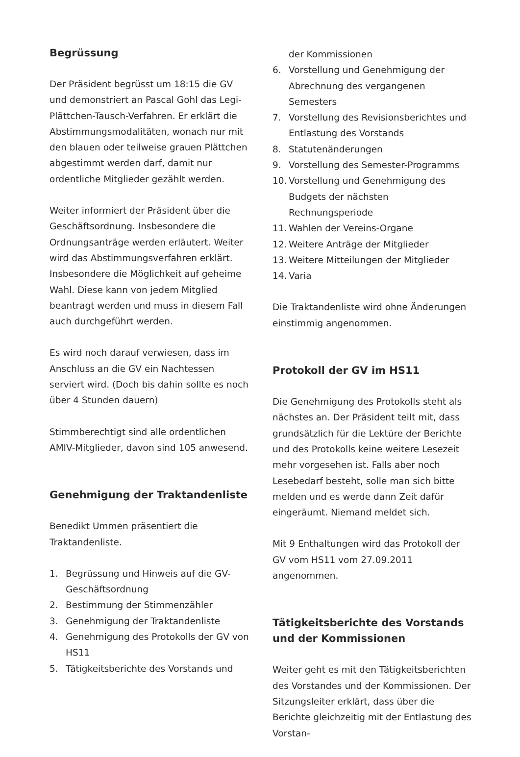Begrüssung
Der Präsident begrüsst um 18:15 die GV und demonstriert an Pascal Gohl das Legi-Plättchen-Tausch-Verfahren. Er erklärt die Abstimmungsmodalitäten, wonach nur mit den blauen oder teilweise grauen Plättchen abgestimmt werden darf, damit nur ordentliche Mitglieder gezählt werden.
Weiter informiert der Präsident über die Geschäftsordnung. Insbesondere die Ordnungsanträge werden erläutert. Weiter wird das Abstimmungsverfahren erklärt. Insbesondere die Möglichkeit auf geheime Wahl. Diese kann von jedem Mitglied beantragt werden und muss in diesem Fall auch durchgeführt werden.
Es wird noch darauf verwiesen, dass im Anschluss an die GV ein Nachtessen serviert wird. (Doch bis dahin sollte es noch über 4 Stunden dauern)
Stimmberechtigt sind alle ordentlichen AMIV-Mitglieder, davon sind 105 anwesend.
Genehmigung der Traktandenliste
Benedikt Ummen präsentiert die Traktandenliste.
1. Begrüssung und Hinweis auf die GV-Geschäftsordnung
2. Bestimmung der Stimmenzähler
3. Genehmigung der Traktandenliste
4. Genehmigung des Protokolls der GV von HS11
5. Tätigkeitsberichte des Vorstands und
der Kommissionen
6. Vorstellung und Genehmigung der Abrechnung des vergangenen Semesters
7. Vorstellung des Revisionsberichtes und Entlastung des Vorstands
8. Statutenänderungen
9. Vorstellung des Semester-Programms
10. Vorstellung und Genehmigung des Budgets der nächsten Rechnungsperiode
11. Wahlen der Vereins-Organe
12. Weitere Anträge der Mitglieder
13. Weitere Mitteilungen der Mitglieder
14. Varia
Die Traktandenliste wird ohne Änderungen einstimmig angenommen.
Protokoll der GV im HS11
Die Genehmigung des Protokolls steht als nächstes an. Der Präsident teilt mit, dass grundsätzlich für die Lektüre der Berichte und des Protokolls keine weitere Lesezeit mehr vorgesehen ist. Falls aber noch Lesebedarf besteht, solle man sich bitte melden und es werde dann Zeit dafür eingeräumt. Niemand meldet sich.
Mit 9 Enthaltungen wird das Protokoll der GV vom HS11 vom 27.09.2011 angenommen.
Tätigkeitsberichte des Vorstands und der Kommissionen
Weiter geht es mit den Tätigkeitsberichten des Vorstandes und der Kommissionen. Der Sitzungsleiter erklärt, dass über die Berichte gleichzeitig mit der Entlastung des Vorstan-